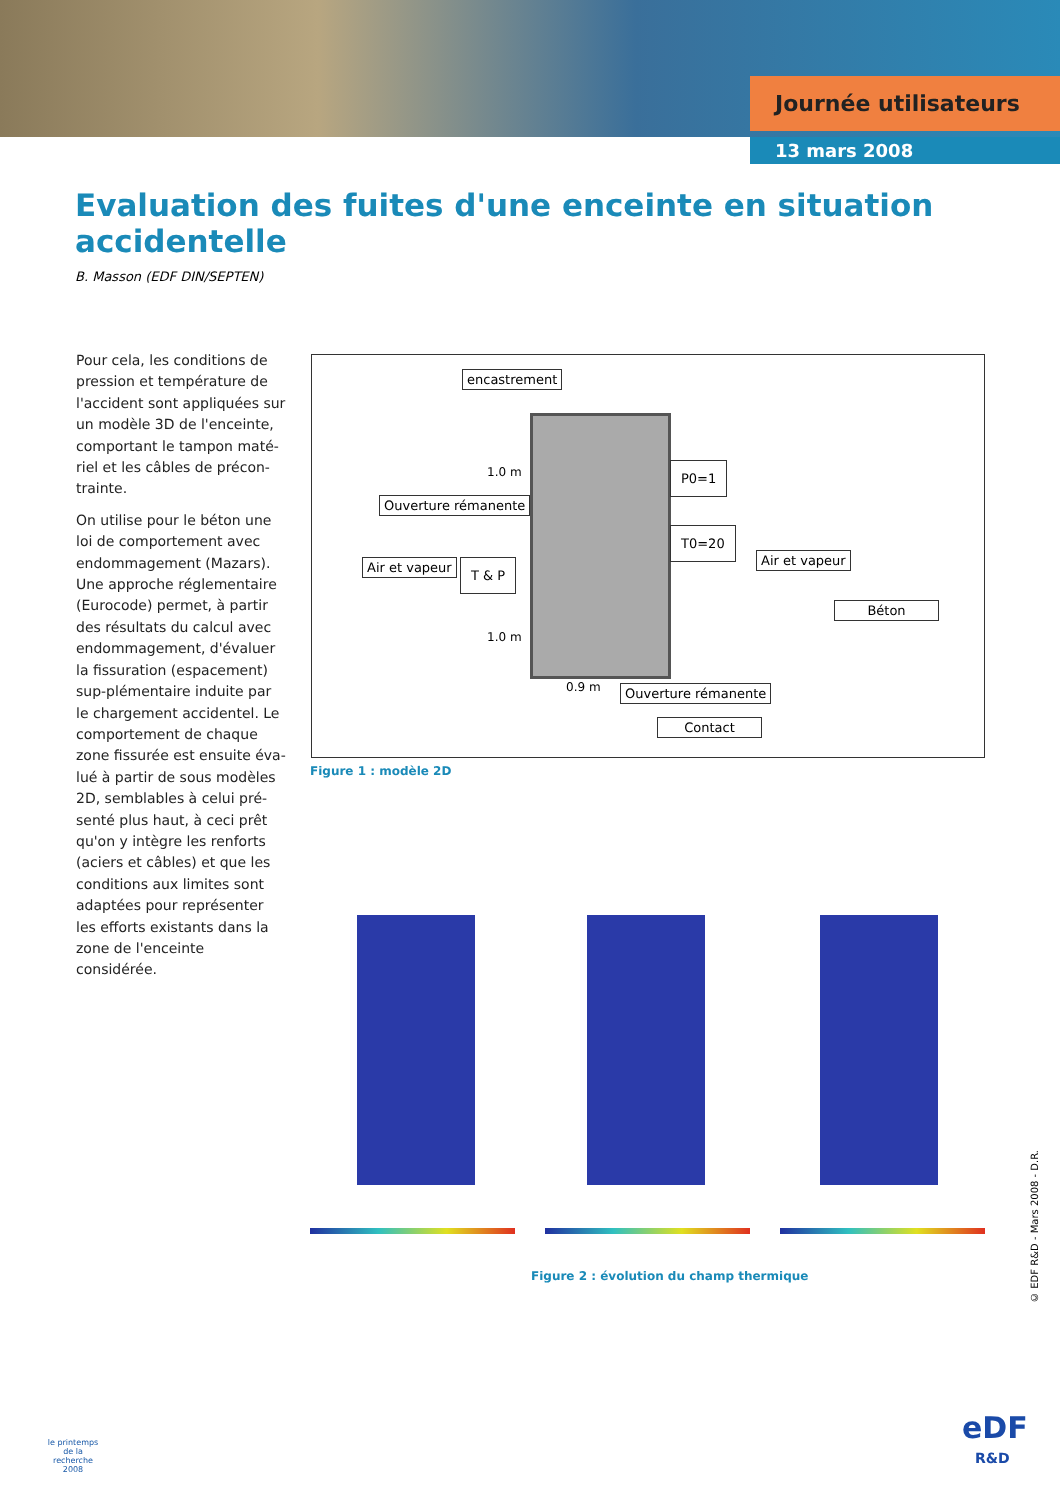Journée utilisateurs
13 mars 2008
Evaluation des fuites d'une enceinte en situation accidentelle
B. Masson (EDF DIN/SEPTEN)
Pour cela, les conditions de pression et température de l'accident sont appliquées sur un modèle 3D de l'enceinte, comportant le tampon maté-riel et les câbles de précon-trainte.
On utilise pour le béton une loi de comportement avec endommagement (Mazars). Une approche réglementaire (Eurocode) permet, à partir des résultats du calcul avec endommagement, d'évaluer la fissuration (espacement) sup-plémentaire induite par le chargement accidentel. Le comportement de chaque zone fissurée est ensuite éva-lué à partir de sous modèles 2D, semblables à celui pré-senté plus haut, à ceci prêt qu'on y intègre les renforts (aciers et câbles) et que les conditions aux limites sont adaptées pour représenter les efforts existants dans la zone de l'enceinte considérée.
encastrement
Ouverture rémanente
Air et vapeur T & P
P0=1
T0=20
Air et vapeur
Béton
Ouverture rémanente
Contact
1.0 m
1.0 m
0.9 m
Figure 1 : modèle 2D
Figure 2 : évolution du champ thermique
© EDF R&D - Mars 2008 - D.R.
le printemps de la recherche 2008
eDF
R&D